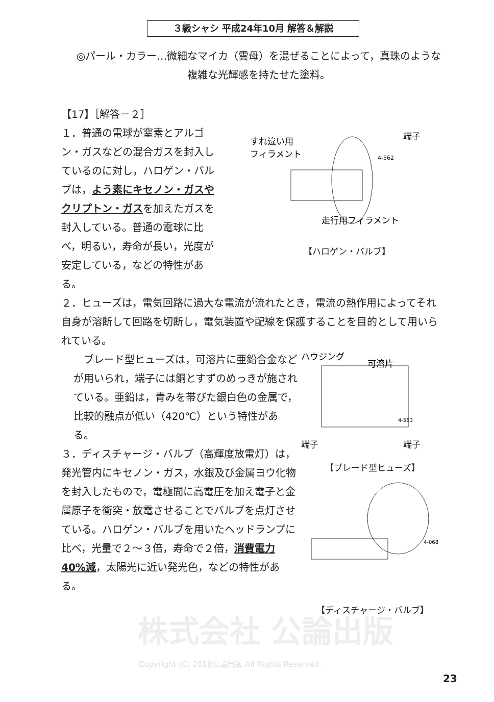３級シャシ 平成24年10月 解答＆解説
◎パール・カラー…微細なマイカ（雲母）を混ぜることによって，真珠のような複雑な光輝感を持たせた塗料。
【17】［解答－２］
１．普通の電球が窒素とアルゴン・ガスなどの混合ガスを封入しているのに対し，ハロゲン・バルブは，よう素にキセノン・ガスやクリプトン・ガスを加えたガスを封入している。普通の電球に比べ，明るい，寿命が長い，光度が安定している，などの特性がある。
4-562
すれ違い用
フィラメント
端子
走行用フィラメント
【ハロゲン・バルブ】
２．ヒューズは，電気回路に過大な電流が流れたとき，電流の熱作用によってそれ自身が溶断して回路を切断し，電気装置や配線を保護することを目的として用いられている。
　ブレード型ヒューズは，可溶片に亜鉛合金などが用いられ，端子には銅とすずのめっきが施されている。亜鉛は，青みを帯びた銀白色の金属で，比較的融点が低い（420℃）という特性がある。
３．ディスチャージ・バルブ（高輝度放電灯）は，発光管内にキセノン・ガス，水銀及び金属ヨウ化物を封入したもので，電極間に高電圧を加え電子と金属原子を衝突・放電させることでバルブを点灯させている。ハロゲン・バルブを用いたヘッドランプに比べ，光量で２～３倍，寿命で２倍，消費電力40%減，太陽光に近い発光色，などの特性がある。
ハウジング
可溶片
4-563
端子
端子
【ブレード型ヒューズ】
4-068
【ディスチャージ・バルブ】
株式会社 公論出版
Copyright (C) 2018公論出版 All Rights Reserved.
23